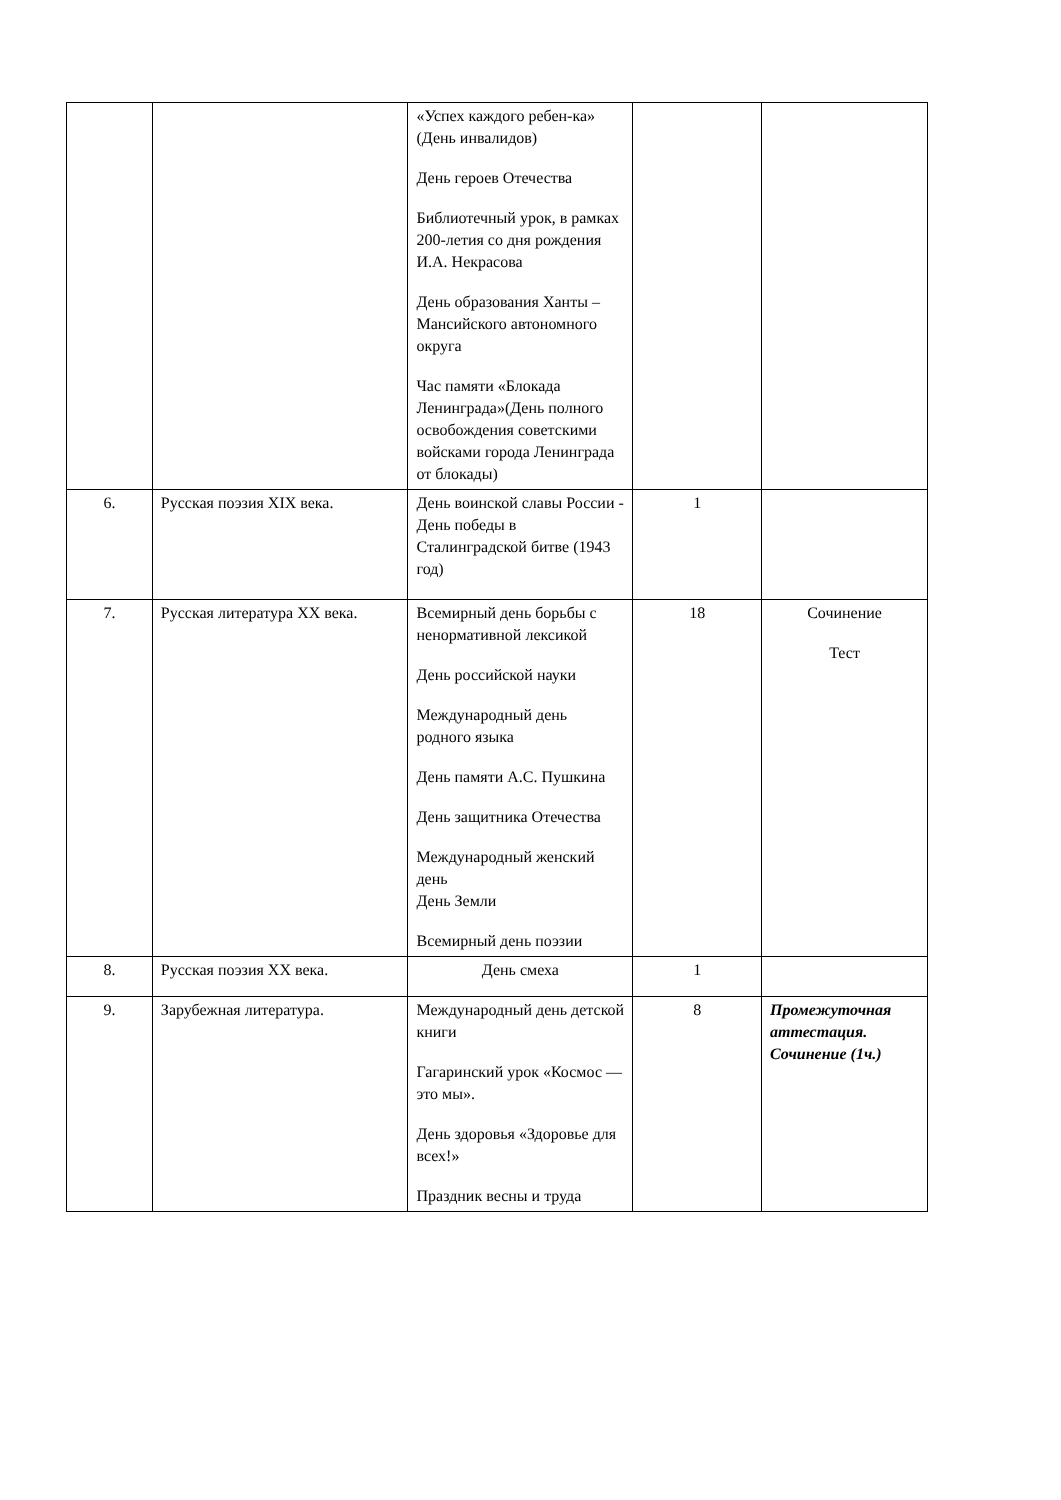| | | «Успех каждого ребен-ка» (День инвалидов) День героев Отечества Библиотечный урок, в рамках 200-летия со дня рождения И.А. Некрасова День образования Ханты – Мансийского автономного округа Час памяти «Блокада Ленинграда»(День полного освобождения советскими войсками города Ленинграда от блокады) | | |
| 6. | Русская поэзия XIX века. | День воинской славы России - День победы в Сталинградской битве (1943 год) | 1 | |
| 7. | Русская литература XX века. | Всемирный день борьбы с ненормативной лексикой День российской науки Международный день родного языка День памяти А.С. Пушкина День защитника Отечества Международный женский день День Земли Всемирный день поэзии | 18 | Сочинение Тест |
| 8. | Русская поэзия XX века. | День смеха | 1 | |
| 9. | Зарубежная литература. | Международный день детской книги Гагаринский урок «Космос — это мы». День здоровья «Здоровье для всех!» Праздник весны и труда | 8 | Промежуточная аттестация. Сочинение (1ч.) |